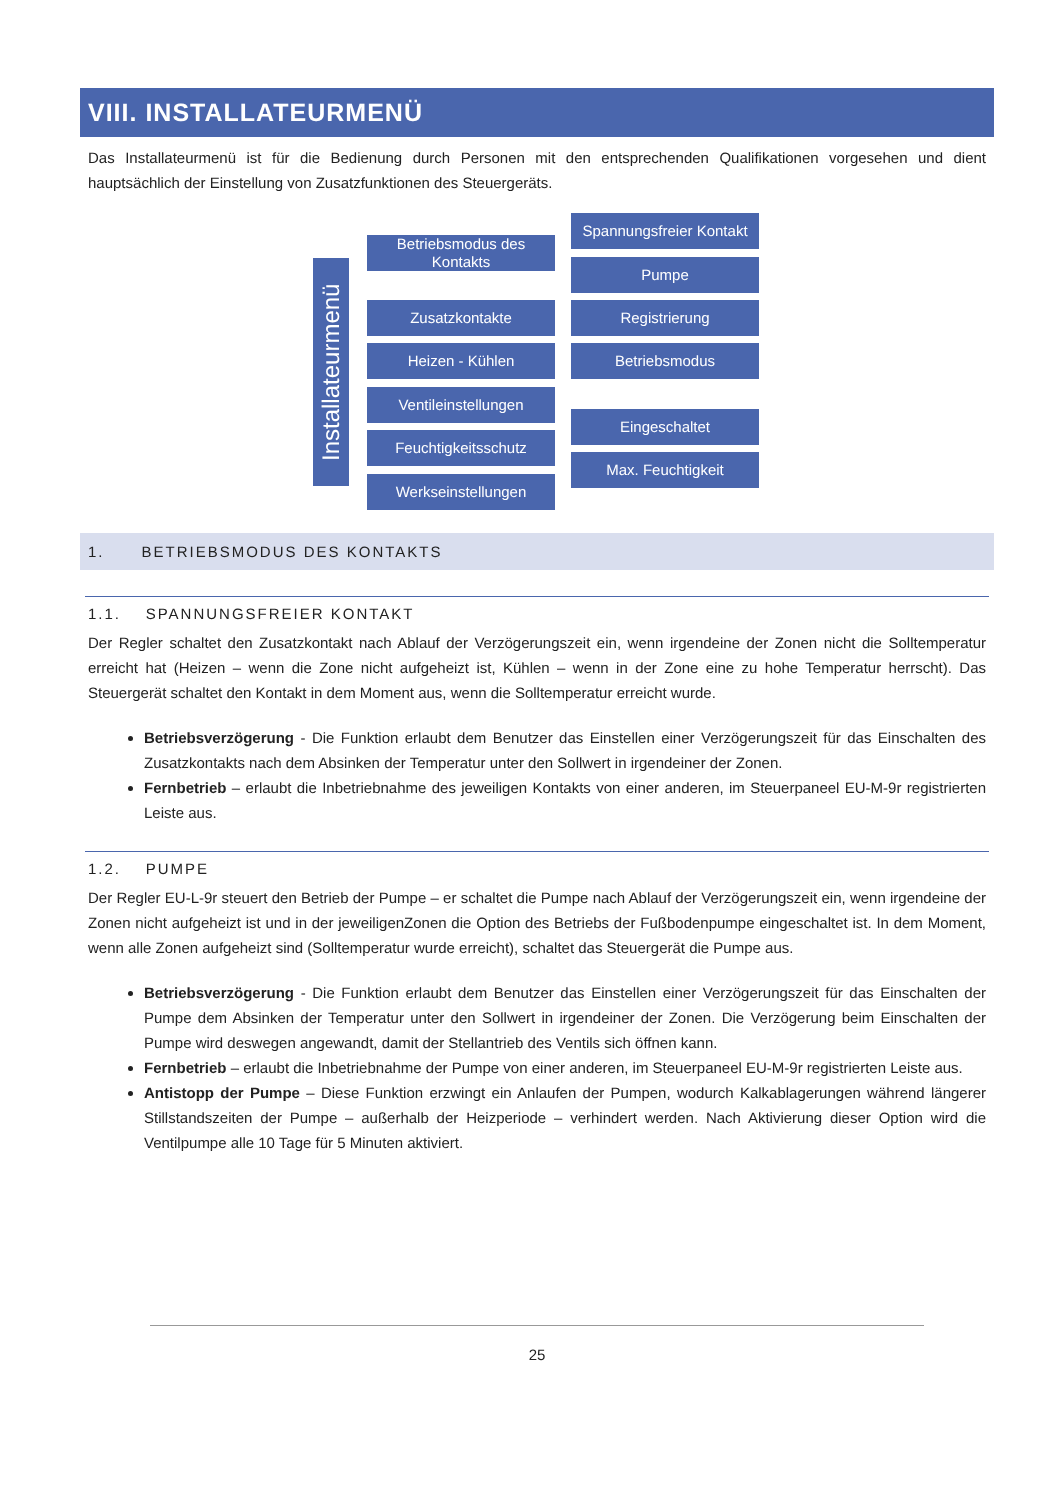VIII. INSTALLATEURMENÜ
Das Installateurmenü ist für die Bedienung durch Personen mit den entsprechenden Qualifikationen vorgesehen und dient hauptsächlich der Einstellung von Zusatzfunktionen des Steuergeräts.
Installateurmenü
Betriebsmodus des Kontakts
Zusatzkontakte
Heizen - Kühlen
Ventileinstellungen
Feuchtigkeitsschutz
Werkseinstellungen
Spannungsfreier Kontakt
Pumpe
Registrierung
Betriebsmodus
Eingeschaltet
Max. Feuchtigkeit
1. BETRIEBSMODUS DES KONTAKTS
1.1. SPANNUNGSFREIER KONTAKT
Der Regler schaltet den Zusatzkontakt nach Ablauf der Verzögerungszeit ein, wenn irgendeine der Zonen nicht die Solltemperatur erreicht hat (Heizen – wenn die Zone nicht aufgeheizt ist, Kühlen – wenn in der Zone eine zu hohe Temperatur herrscht). Das Steuergerät schaltet den Kontakt in dem Moment aus, wenn die Solltemperatur erreicht wurde.
Betriebsverzögerung - Die Funktion erlaubt dem Benutzer das Einstellen einer Verzögerungszeit für das Einschalten des Zusatzkontakts nach dem Absinken der Temperatur unter den Sollwert in irgendeiner der Zonen.
Fernbetrieb – erlaubt die Inbetriebnahme des jeweiligen Kontakts von einer anderen, im Steuerpaneel EU-M-9r registrierten Leiste aus.
1.2. PUMPE
Der Regler EU-L-9r steuert den Betrieb der Pumpe – er schaltet die Pumpe nach Ablauf der Verzögerungszeit ein, wenn irgendeine der Zonen nicht aufgeheizt ist und in der jeweiligenZonen die Option des Betriebs der Fußbodenpumpe eingeschaltet ist. In dem Moment, wenn alle Zonen aufgeheizt sind (Solltemperatur wurde erreicht), schaltet das Steuergerät die Pumpe aus.
Betriebsverzögerung - Die Funktion erlaubt dem Benutzer das Einstellen einer Verzögerungszeit für das Einschalten der Pumpe dem Absinken der Temperatur unter den Sollwert in irgendeiner der Zonen. Die Verzögerung beim Einschalten der Pumpe wird deswegen angewandt, damit der Stellantrieb des Ventils sich öffnen kann.
Fernbetrieb – erlaubt die Inbetriebnahme der Pumpe von einer anderen, im Steuerpaneel EU-M-9r registrierten Leiste aus.
Antistopp der Pumpe – Diese Funktion erzwingt ein Anlaufen der Pumpen, wodurch Kalkablagerungen während längerer Stillstandszeiten der Pumpe – außerhalb der Heizperiode – verhindert werden. Nach Aktivierung dieser Option wird die Ventilpumpe alle 10 Tage für 5 Minuten aktiviert.
25